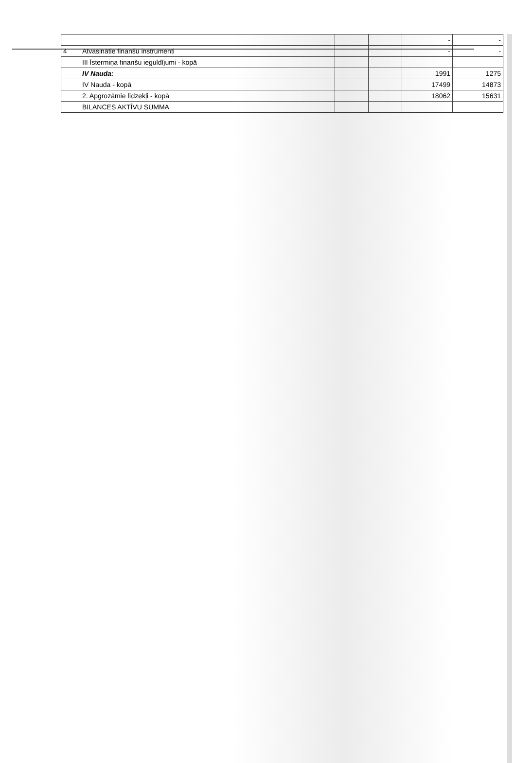| | | | | - | - |
| 4 | Atvasinātie finanšu instrumenti | | | - | - |
| | III Īstermiņa finanšu ieguldījumi - kopā | | | | |
| | IV Nauda: | | | 1991 | 1275 |
| | IV Nauda - kopā | | | 17499 | 14873 |
| | 2. Apgrozāmie līdzekļi - kopā | | | 18062 | 15631 |
| | BILANCES AKTĪVU SUMMA | | | | |